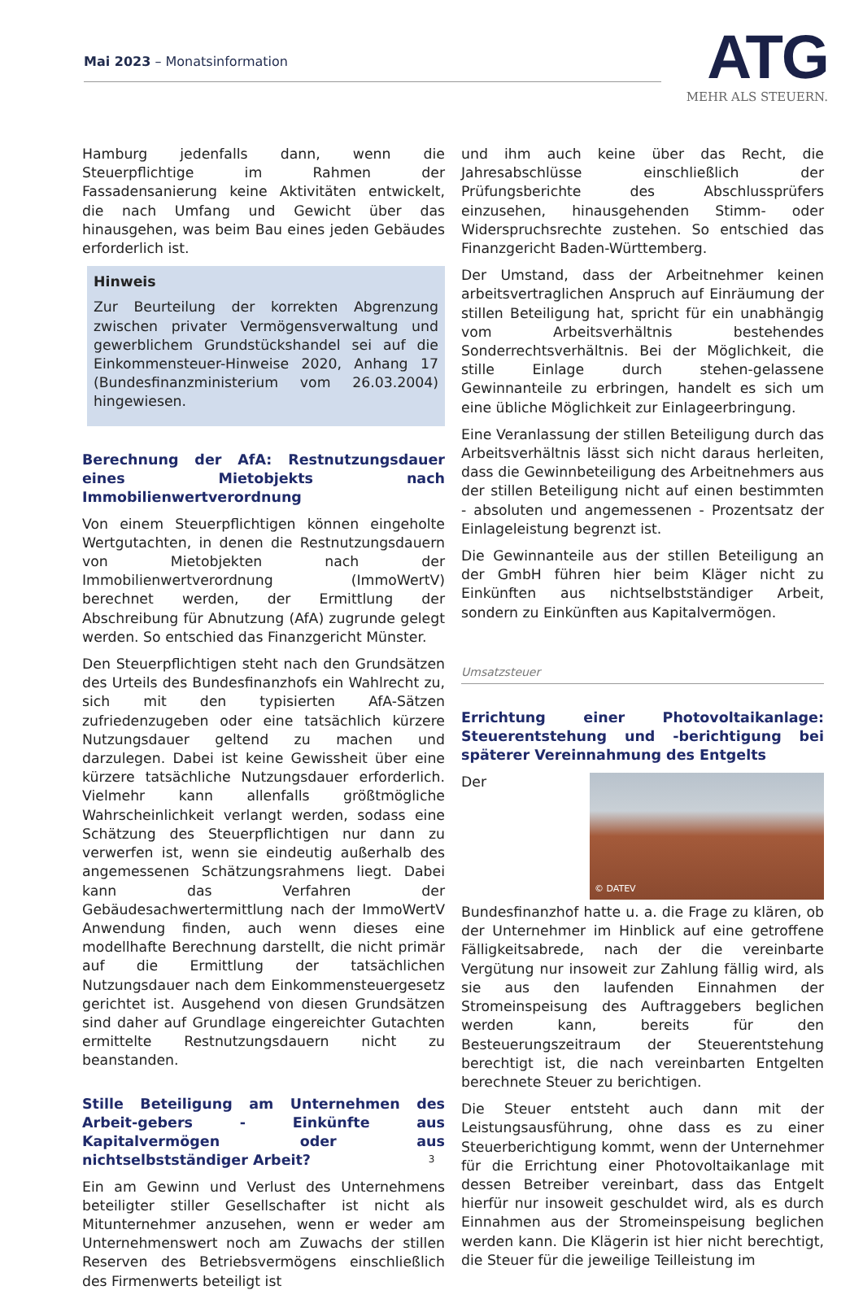Mai 2023 – Monatsinformation
ATG
MEHR ALS STEUERN.
Hamburg jedenfalls dann, wenn die Steuerpflichtige im Rahmen der Fassadensanierung keine Aktivitäten entwickelt, die nach Umfang und Gewicht über das hinausgehen, was beim Bau eines jeden Gebäudes erforderlich ist.
Hinweis
Zur Beurteilung der korrekten Abgrenzung zwischen privater Vermögensverwaltung und gewerblichem Grundstückshandel sei auf die Einkommensteuer-Hinweise 2020, Anhang 17 (Bundesfinanzministerium vom 26.03.2004) hingewiesen.
Berechnung der AfA: Restnutzungsdauer eines Mietobjekts nach Immobilienwertverordnung
Von einem Steuerpflichtigen können eingeholte Wertgutachten, in denen die Restnutzungsdauern von Mietobjekten nach der Immobilienwertverordnung (ImmoWertV) berechnet werden, der Ermittlung der Abschreibung für Abnutzung (AfA) zugrunde gelegt werden. So entschied das Finanzgericht Münster.
Den Steuerpflichtigen steht nach den Grundsätzen des Urteils des Bundesfinanzhofs ein Wahlrecht zu, sich mit den typisierten AfA-Sätzen zufriedenzugeben oder eine tatsächlich kürzere Nutzungsdauer geltend zu machen und darzulegen. Dabei ist keine Gewissheit über eine kürzere tatsächliche Nutzungsdauer erforderlich. Vielmehr kann allenfalls größtmögliche Wahrscheinlichkeit verlangt werden, sodass eine Schätzung des Steuerpflichtigen nur dann zu verwerfen ist, wenn sie eindeutig außerhalb des angemessenen Schätzungsrahmens liegt. Dabei kann das Verfahren der Gebäudesachwertermittlung nach der ImmoWertV Anwendung finden, auch wenn dieses eine modellhafte Berechnung darstellt, die nicht primär auf die Ermittlung der tatsächlichen Nutzungsdauer nach dem Einkommensteuergesetz gerichtet ist. Ausgehend von diesen Grundsätzen sind daher auf Grundlage eingereichter Gutachten ermittelte Restnutzungsdauern nicht zu beanstanden.
Stille Beteiligung am Unternehmen des Arbeit-gebers - Einkünfte aus Kapitalvermögen oder aus nichtselbstständiger Arbeit?
Ein am Gewinn und Verlust des Unternehmens beteiligter stiller Gesellschafter ist nicht als Mitunternehmer anzusehen, wenn er weder am Unternehmenswert noch am Zuwachs der stillen Reserven des Betriebsvermögens einschließlich des Firmenwerts beteiligt ist
und ihm auch keine über das Recht, die Jahresabschlüsse einschließlich der Prüfungsberichte des Abschlussprüfers einzusehen, hinausgehenden Stimm- oder Widerspruchsrechte zustehen. So entschied das Finanzgericht Baden-Württemberg.
Der Umstand, dass der Arbeitnehmer keinen arbeitsvertraglichen Anspruch auf Einräumung der stillen Beteiligung hat, spricht für ein unabhängig vom Arbeitsverhältnis bestehendes Sonderrechtsverhältnis. Bei der Möglichkeit, die stille Einlage durch stehen-gelassene Gewinnanteile zu erbringen, handelt es sich um eine übliche Möglichkeit zur Einlageerbringung.
Eine Veranlassung der stillen Beteiligung durch das Arbeitsverhältnis lässt sich nicht daraus herleiten, dass die Gewinnbeteiligung des Arbeitnehmers aus der stillen Beteiligung nicht auf einen bestimmten - absoluten und angemessenen - Prozentsatz der Einlageleistung begrenzt ist.
Die Gewinnanteile aus der stillen Beteiligung an der GmbH führen hier beim Kläger nicht zu Einkünften aus nichtselbstständiger Arbeit, sondern zu Einkünften aus Kapitalvermögen.
Umsatzsteuer
Errichtung einer Photovoltaikanlage: Steuerentstehung und -berichtigung bei späterer Vereinnahmung des Entgelts
© DATEV Der Bundesfinanzhof hatte u. a. die Frage zu klären, ob der Unternehmer im Hinblick auf eine getroffene Fälligkeitsabrede, nach der die vereinbarte Vergütung nur insoweit zur Zahlung fällig wird, als sie aus den laufenden Einnahmen der Stromeinspeisung des Auftraggebers beglichen werden kann, bereits für den Besteuerungszeitraum der Steuerentstehung berechtigt ist, die nach vereinbarten Entgelten berechnete Steuer zu berichtigen.
Die Steuer entsteht auch dann mit der Leistungsausführung, ohne dass es zu einer Steuerberichtigung kommt, wenn der Unternehmer für die Errichtung einer Photovoltaikanlage mit dessen Betreiber vereinbart, dass das Entgelt hierfür nur insoweit geschuldet wird, als es durch Einnahmen aus der Stromeinspeisung beglichen werden kann. Die Klägerin ist hier nicht berechtigt, die Steuer für die jeweilige Teilleistung im
3